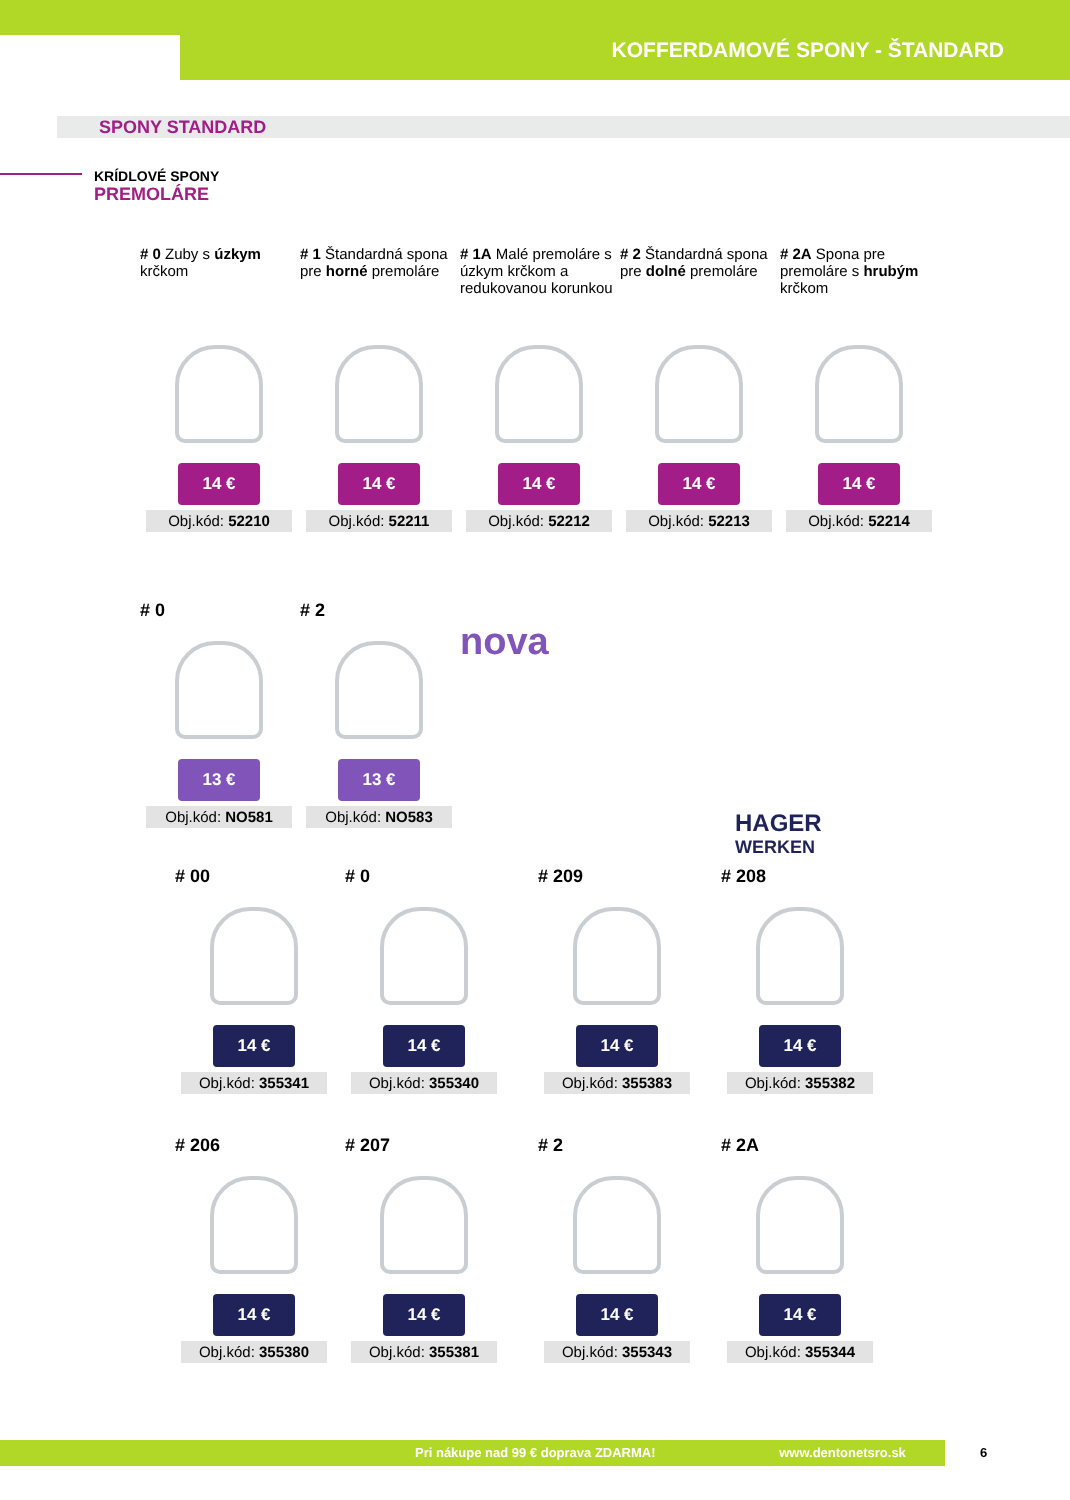KOFFERDAMOVÉ SPONY - ŠTANDARD
SPONY STANDARD
KRÍDLOVÉ SPONY
PREMOLÁRE
# 0 Zuby s úzkym krčkom
14 €
Obj.kód: 52210
# 1 Štandardná spona pre horné premoláre
14 €
Obj.kód: 52211
# 1A Malé premoláre s úzkym krčkom a redukovanou korunkou
14 €
Obj.kód: 52212
# 2 Štandardná spona pre dolné premoláre
14 €
Obj.kód: 52213
# 2A Spona pre premoláre s hrubým krčkom
14 €
Obj.kód: 52214
# 0
13 €
Obj.kód: NO581
# 2
13 €
Obj.kód: NO583
nova
HAGER
WERKEN
# 00
14 €
Obj.kód: 355341
# 0
14 €
Obj.kód: 355340
# 209
14 €
Obj.kód: 355383
# 208
14 €
Obj.kód: 355382
# 206
14 €
Obj.kód: 355380
# 207
14 €
Obj.kód: 355381
# 2
14 €
Obj.kód: 355343
# 2A
14 €
Obj.kód: 355344
Pri nákupe nad 99 € doprava ZDARMA! www.dentonetsro.sk 6